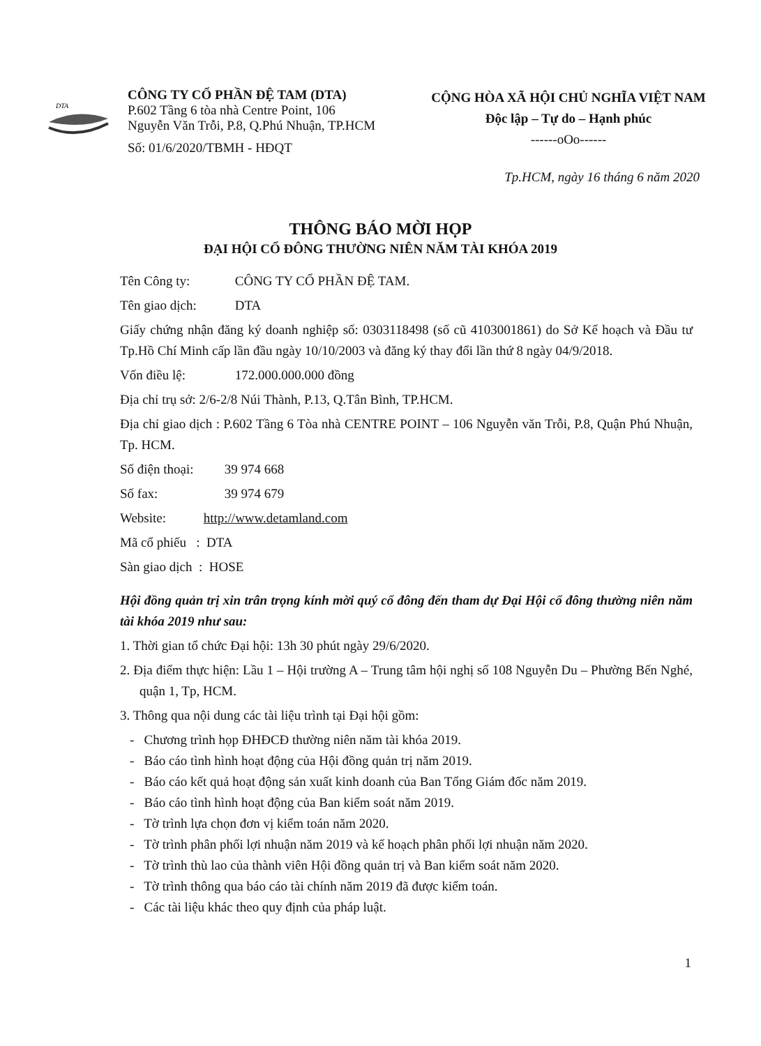DTA
CÔNG TY CỔ PHẦN ĐỆ TAM (DTA)
P.602 Tầng 6 tòa nhà Centre Point, 106
Nguyễn Văn Trỗi, P.8, Q.Phú Nhuận, TP.HCM
Số: 01/6/2020/TBMH - HĐQT
CỘNG HÒA XÃ HỘI CHỦ NGHĨA VIỆT NAM
Độc lập – Tự do – Hạnh phúc
------oOo------
Tp.HCM, ngày 16 tháng 6 năm 2020
THÔNG BÁO MỜI HỌP
ĐẠI HỘI CỔ ĐÔNG THƯỜNG NIÊN NĂM TÀI KHÓA 2019
Tên Công ty: CÔNG TY CỔ PHẦN ĐỆ TAM.
Tên giao dịch: DTA
Giấy chứng nhận đăng ký doanh nghiệp số: 0303118498 (số cũ 4103001861) do Sở Kế hoạch và Đầu tư Tp.Hồ Chí Minh cấp lần đầu ngày 10/10/2003 và đăng ký thay đổi lần thứ 8 ngày 04/9/2018.
Vốn điều lệ: 172.000.000.000 đồng
Địa chỉ trụ sở: 2/6-2/8 Núi Thành, P.13, Q.Tân Bình, TP.HCM.
Địa chỉ giao dịch : P.602 Tầng 6 Tòa nhà CENTRE POINT – 106 Nguyễn văn Trỗi, P.8, Quận Phú Nhuận, Tp. HCM.
Số điện thoại: 39 974 668
Số fax: 39 974 679
Website: http://www.detamland.com
Mã cổ phiếu : DTA
Sàn giao dịch : HOSE
Hội đồng quản trị xin trân trọng kính mời quý cổ đông đến tham dự Đại Hội cổ đông thường niên năm tài khóa 2019 như sau:
1. Thời gian tổ chức Đại hội: 13h 30 phút ngày 29/6/2020.
2. Địa điểm thực hiện: Lầu 1 – Hội trường A – Trung tâm hội nghị số 108 Nguyễn Du – Phường Bến Nghé, quận 1, Tp, HCM.
3. Thông qua nội dung các tài liệu trình tại Đại hội gồm:
- Chương trình họp ĐHĐCĐ thường niên năm tài khóa 2019.
- Báo cáo tình hình hoạt động của Hội đồng quản trị năm 2019.
- Báo cáo kết quả hoạt động sản xuất kinh doanh của Ban Tổng Giám đốc năm 2019.
- Báo cáo tình hình hoạt động của Ban kiểm soát năm 2019.
- Tờ trình lựa chọn đơn vị kiểm toán năm 2020.
- Tờ trình phân phối lợi nhuận năm 2019 và kế hoạch phân phối lợi nhuận năm 2020.
- Tờ trình thù lao của thành viên Hội đồng quản trị và Ban kiểm soát năm 2020.
- Tờ trình thông qua báo cáo tài chính năm 2019 đã được kiểm toán.
- Các tài liệu khác theo quy định của pháp luật.
1